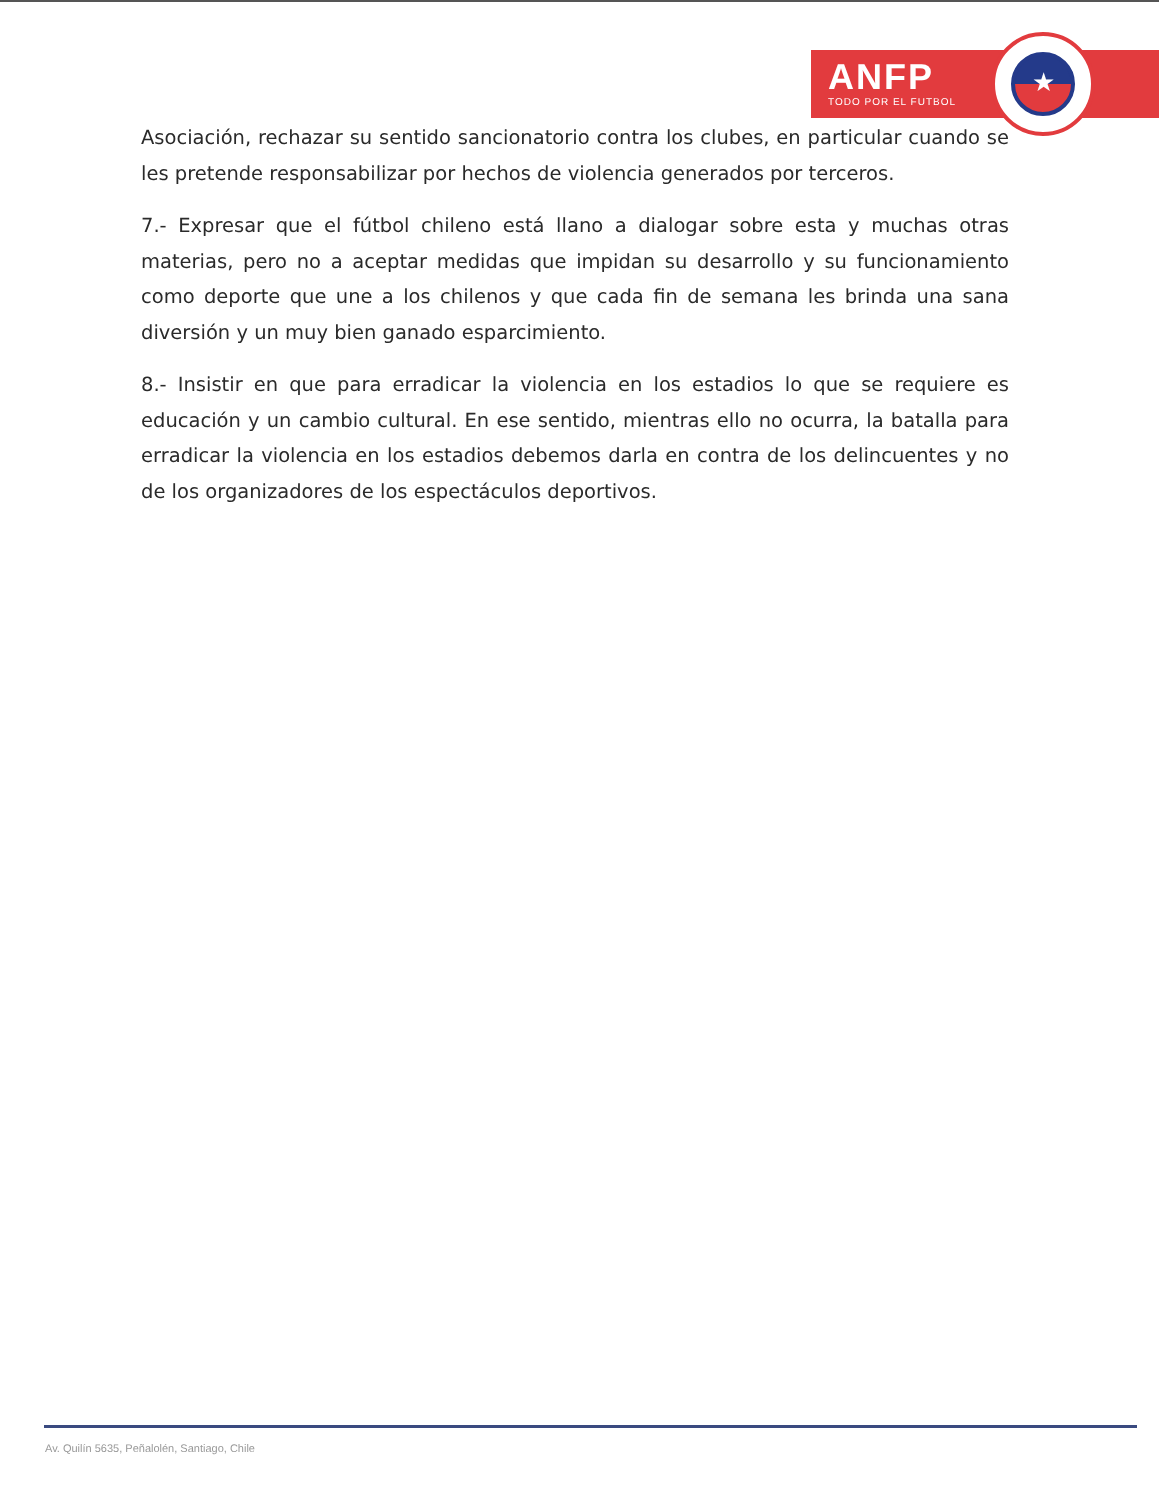ANFP
TODO POR EL FUTBOL
★
Asociación, rechazar su sentido sancionatorio contra los clubes, en particular cuando se les pretende responsabilizar por hechos de violencia generados por terceros.
7.- Expresar que el fútbol chileno está llano a dialogar sobre esta y muchas otras materias, pero no a aceptar medidas que impidan su desarrollo y su funcionamiento como deporte que une a los chilenos y que cada fin de semana les brinda una sana diversión y un muy bien ganado esparcimiento.
8.- Insistir en que para erradicar la violencia en los estadios lo que se requiere es educación y un cambio cultural. En ese sentido, mientras ello no ocurra, la batalla para erradicar la violencia en los estadios debemos darla en contra de los delincuentes y no de los organizadores de los espectáculos deportivos.
Av. Quilín 5635, Peñalolén, Santiago, Chile